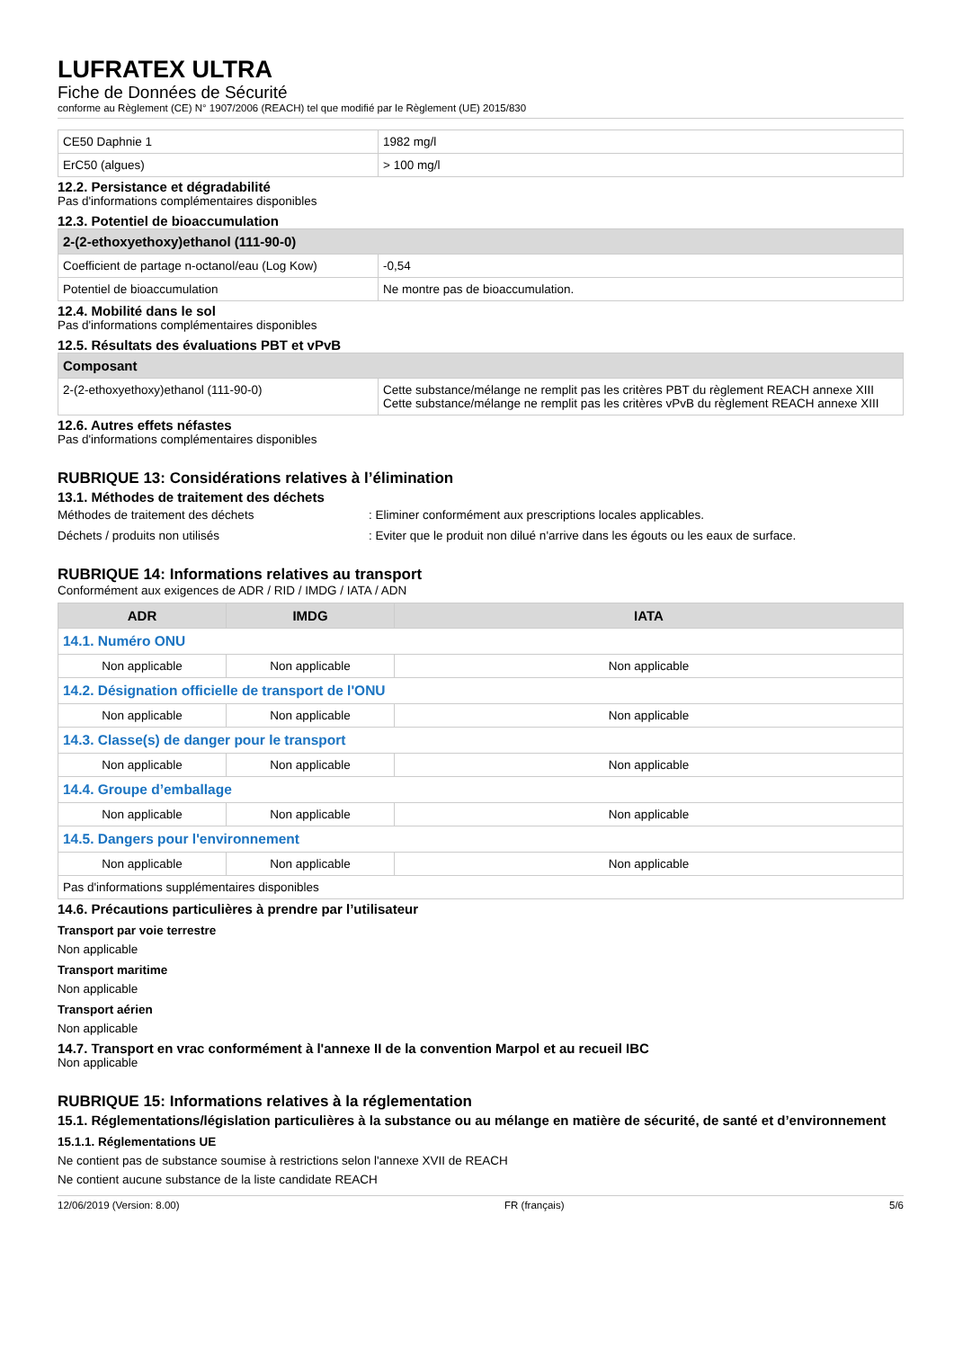LUFRATEX ULTRA
Fiche de Données de Sécurité
conforme au Règlement (CE) N° 1907/2006 (REACH) tel que modifié par le Règlement (UE) 2015/830
| CE50 Daphnie 1 | 1982 mg/l |
| ErC50 (algues) | > 100 mg/l |
12.2. Persistance et dégradabilité
Pas d'informations complémentaires disponibles
12.3. Potentiel de bioaccumulation
| 2-(2-ethoxyethoxy)ethanol (111-90-0) | |
| --- | --- |
| Coefficient de partage n-octanol/eau (Log Kow) | -0,54 |
| Potentiel de bioaccumulation | Ne montre pas de bioaccumulation. |
12.4. Mobilité dans le sol
Pas d'informations complémentaires disponibles
12.5. Résultats des évaluations PBT et vPvB
| Composant | |
| --- | --- |
| 2-(2-ethoxyethoxy)ethanol (111-90-0) | Cette substance/mélange ne remplit pas les critères PBT du règlement REACH annexe XIII Cette substance/mélange ne remplit pas les critères vPvB du règlement REACH annexe XIII |
12.6. Autres effets néfastes
Pas d'informations complémentaires disponibles
RUBRIQUE 13: Considérations relatives à l’élimination
13.1. Méthodes de traitement des déchets
Méthodes de traitement des déchets : Eliminer conformément aux prescriptions locales applicables.
Déchets / produits non utilisés : Eviter que le produit non dilué n'arrive dans les égouts ou les eaux de surface.
RUBRIQUE 14: Informations relatives au transport
Conformément aux exigences de ADR / RID / IMDG / IATA / ADN
| ADR | IMDG | IATA |
| --- | --- | --- |
| 14.1. Numéro ONU | | |
| Non applicable | Non applicable | Non applicable |
| 14.2. Désignation officielle de transport de l'ONU | | |
| Non applicable | Non applicable | Non applicable |
| 14.3. Classe(s) de danger pour le transport | | |
| Non applicable | Non applicable | Non applicable |
| 14.4. Groupe d’emballage | | |
| Non applicable | Non applicable | Non applicable |
| 14.5. Dangers pour l'environnement | | |
| Non applicable | Non applicable | Non applicable |
| Pas d'informations supplémentaires disponibles | | |
14.6. Précautions particulières à prendre par l’utilisateur
Transport par voie terrestre
Non applicable
Transport maritime
Non applicable
Transport aérien
Non applicable
14.7. Transport en vrac conformément à l'annexe II de la convention Marpol et au recueil IBC
Non applicable
RUBRIQUE 15: Informations relatives à la réglementation
15.1. Réglementations/législation particulières à la substance ou au mélange en matière de sécurité, de santé et d’environnement
15.1.1. Réglementations UE
Ne contient pas de substance soumise à restrictions selon l'annexe XVII de REACH
Ne contient aucune substance de la liste candidate REACH
12/06/2019 (Version: 8.00) FR (français) 5/6